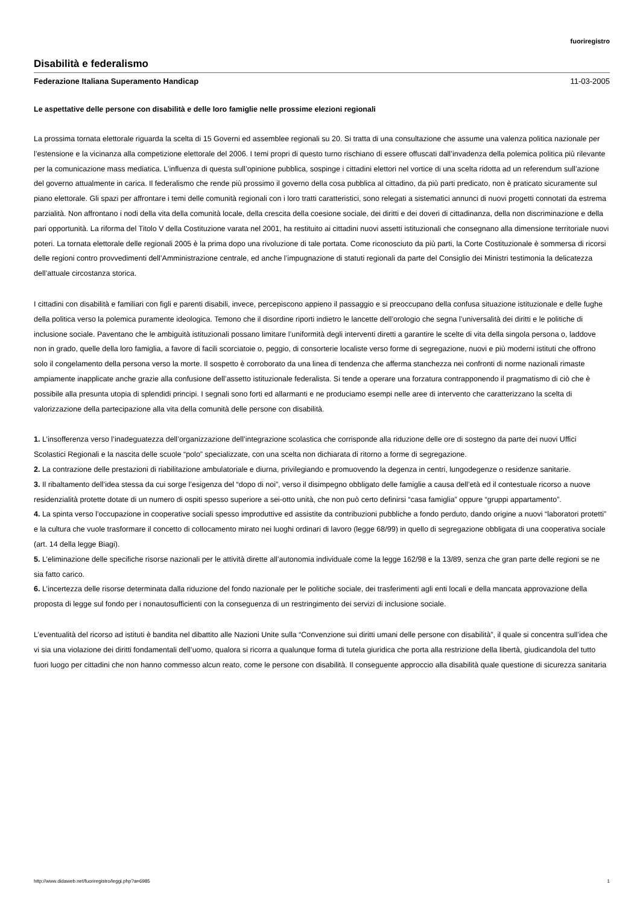fuoriregistro
Disabilità e federalismo
Federazione Italiana Superamento Handicap 11-03-2005
Le aspettative delle persone con disabilità e delle loro famiglie nelle prossime elezioni regionali
La prossima tornata elettorale riguarda la scelta di 15 Governi ed assemblee regionali su 20. Si tratta di una consultazione che assume una valenza politica nazionale per l’estensione e la vicinanza alla competizione elettorale del 2006. I temi propri di questo turno rischiano di essere offuscati dall’invadenza della polemica politica più rilevante per la comunicazione mass mediatica. L’influenza di questa sull’opinione pubblica, sospinge i cittadini elettori nel vortice di una scelta ridotta ad un referendum sull’azione del governo attualmente in carica. Il federalismo che rende più prossimo il governo della cosa pubblica al cittadino, da più parti predicato, non è praticato sicuramente sul piano elettorale. Gli spazi per affrontare i temi delle comunità regionali con i loro tratti caratteristici, sono relegati a sistematici annunci di nuovi progetti connotati da estrema parzialità. Non affrontano i nodi della vita della comunità locale, della crescita della coesione sociale, dei diritti e dei doveri di cittadinanza, della non discriminazione e della pari opportunità. La riforma del Titolo V della Costituzione varata nel 2001, ha restituito ai cittadini nuovi assetti istituzionali che consegnano alla dimensione territoriale nuovi poteri. La tornata elettorale delle regionali 2005 è la prima dopo una rivoluzione di tale portata. Come riconosciuto da più parti, la Corte Costituzionale è sommersa di ricorsi delle regioni contro provvedimenti dell’Amministrazione centrale, ed anche l’impugnazione di statuti regionali da parte del Consiglio dei Ministri testimonia la delicatezza dell’attuale circostanza storica.
I cittadini con disabilità e familiari con figli e parenti disabili, invece, percepiscono appieno il passaggio e si preoccupano della confusa situazione istituzionale e delle fughe della politica verso la polemica puramente ideologica. Temono che il disordine riporti indietro le lancette dell’orologio che segna l’universalità dei diritti e le politiche di inclusione sociale. Paventano che le ambiguità istituzionali possano limitare l’uniformità degli interventi diretti a garantire le scelte di vita della singola persona o, laddove non in grado, quelle della loro famiglia, a favore di facili scorciatoie o, peggio, di consorterie localiste verso forme di segregazione, nuovi e più moderni istituti che offrono solo il congelamento della persona verso la morte. Il sospetto è corroborato da una linea di tendenza che afferma stanchezza nei confronti di norme nazionali rimaste ampiamente inapplicate anche grazie alla confusione dell’assetto istituzionale federalista. Si tende a operare una forzatura contrapponendo il pragmatismo di ciò che è possibile alla presunta utopia di splendidi principi. I segnali sono forti ed allarmanti e ne produciamo esempi nelle aree di intervento che caratterizzano la scelta di valorizzazione della partecipazione alla vita della comunità delle persone con disabilità.
1. L’insofferenza verso l’inadeguatezza dell’organizzazione dell’integrazione scolastica che corrisponde alla riduzione delle ore di sostegno da parte dei nuovi Uffici Scolastici Regionali e la nascita delle scuole “polo” specializzate, con una scelta non dichiarata di ritorno a forme di segregazione.
2. La contrazione delle prestazioni di riabilitazione ambulatoriale e diurna, privilegiando e promuovendo la degenza in centri, lungodegenze o residenze sanitarie.
3. Il ribaltamento dell’idea stessa da cui sorge l’esigenza del “dopo di noi”, verso il disimpegno obbligato delle famiglie a causa dell’età ed il contestuale ricorso a nuove residenzialità protette dotate di un numero di ospiti spesso superiore a sei-otto unità, che non può certo definirsi “casa famiglia” oppure “gruppi appartamento”.
4. La spinta verso l’occupazione in cooperative sociali spesso improduttive ed assistite da contribuzioni pubbliche a fondo perduto, dando origine a nuovi “laboratori protetti” e la cultura che vuole trasformare il concetto di collocamento mirato nei luoghi ordinari di lavoro (legge 68/99) in quello di segregazione obbligata di una cooperativa sociale (art. 14 della legge Biagi).
5. L’eliminazione delle specifiche risorse nazionali per le attività dirette all’autonomia individuale come la legge 162/98 e la 13/89, senza che gran parte delle regioni se ne sia fatto carico.
6. L’incertezza delle risorse determinata dalla riduzione del fondo nazionale per le politiche sociale, dei trasferimenti agli enti locali e della mancata approvazione della proposta di legge sul fondo per i nonautosufficienti con la conseguenza di un restringimento dei servizi di inclusione sociale.
L’eventualità del ricorso ad istituti è bandita nel dibattito alle Nazioni Unite sulla “Convenzione sui diritti umani delle persone con disabilità”, il quale si concentra sull’idea che vi sia una violazione dei diritti fondamentali dell’uomo, qualora si ricorra a qualunque forma di tutela giuridica che porta alla restrizione della libertà, giudicandola del tutto fuori luogo per cittadini che non hanno commesso alcun reato, come le persone con disabilità. Il conseguente approccio alla disabilità quale questione di sicurezza sanitaria
http://www.didaweb.net/fuoriregistro/leggi.php?a=6985 1